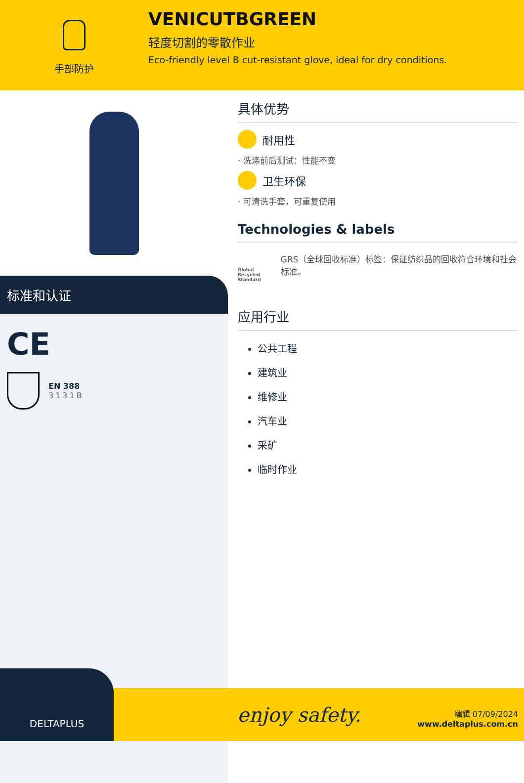手部防护
VENICUTBGREEN
轻度切割的零散作业
Eco-friendly level B cut-resistant glove, ideal for dry conditions.
标准和认证
CE
EN 388
3131B
具体优势
耐用性
· 洗涤前后测试：性能不变
卫生环保
· 可清洗手套，可重复使用
Technologies & labels
Global Recycled Standard
GRS（全球回收标准）标签：保证纺织品的回收符合环境和社会标准。
应用行业
公共工程
建筑业
维修业
汽车业
采矿
临时作业
DELTAPLUS
enjoy safety.
编辑 07/09/2024
www.deltaplus.com.cn